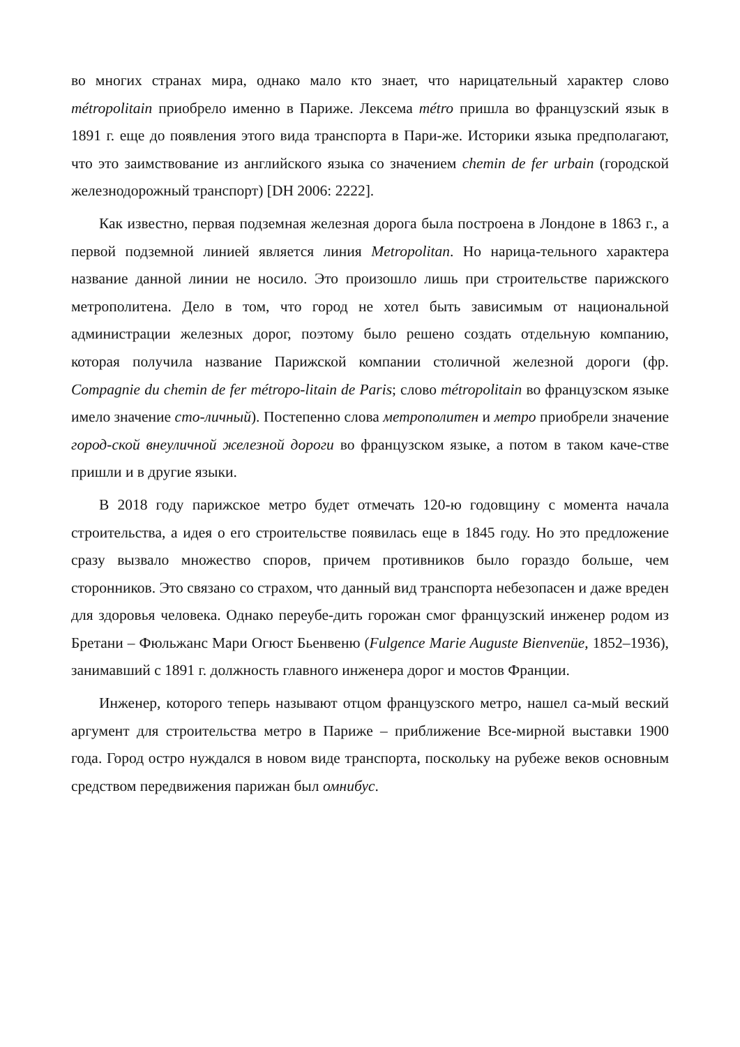во многих странах мира, однако мало кто знает, что нарицательный характер слово métropolitain приобрело именно в Париже. Лексема métro пришла во французский язык в 1891 г. еще до появления этого вида транспорта в Пари-же. Историки языка предполагают, что это заимствование из английского языка со значением chemin de fer urbain (городской железнодорожный транспорт) [DH 2006: 2222].
Как известно, первая подземная железная дорога была построена в Лондоне в 1863 г., а первой подземной линией является линия Metropolitan. Но нарица-тельного характера название данной линии не носило. Это произошло лишь при строительстве парижского метрополитена. Дело в том, что город не хотел быть зависимым от национальной администрации железных дорог, поэтому было решено создать отдельную компанию, которая получила название Парижской компании столичной железной дороги (фр. Compagnie du chemin de fer métropo-litain de Paris; слово métropolitain во французском языке имело значение сто-личный). Постепенно слова метрополитен и метро приобрели значение город-ской внеуличной железной дороги во французском языке, а потом в таком каче-стве пришли и в другие языки.
В 2018 году парижское метро будет отмечать 120-ю годовщину с момента начала строительства, а идея о его строительстве появилась еще в 1845 году. Но это предложение сразу вызвало множество споров, причем противников было гораздо больше, чем сторонников. Это связано со страхом, что данный вид транспорта небезопасен и даже вреден для здоровья человека. Однако переубе-дить горожан смог французский инженер родом из Бретани – Фюльжанс Мари Огюст Бьенвеню (Fulgence Marie Auguste Bienvenüe, 1852–1936), занимавший с 1891 г. должность главного инженера дорог и мостов Франции.
Инженер, которого теперь называют отцом французского метро, нашел са-мый веский аргумент для строительства метро в Париже – приближение Все-мирной выставки 1900 года. Город остро нуждался в новом виде транспорта, поскольку на рубеже веков основным средством передвижения парижан был омнибус.